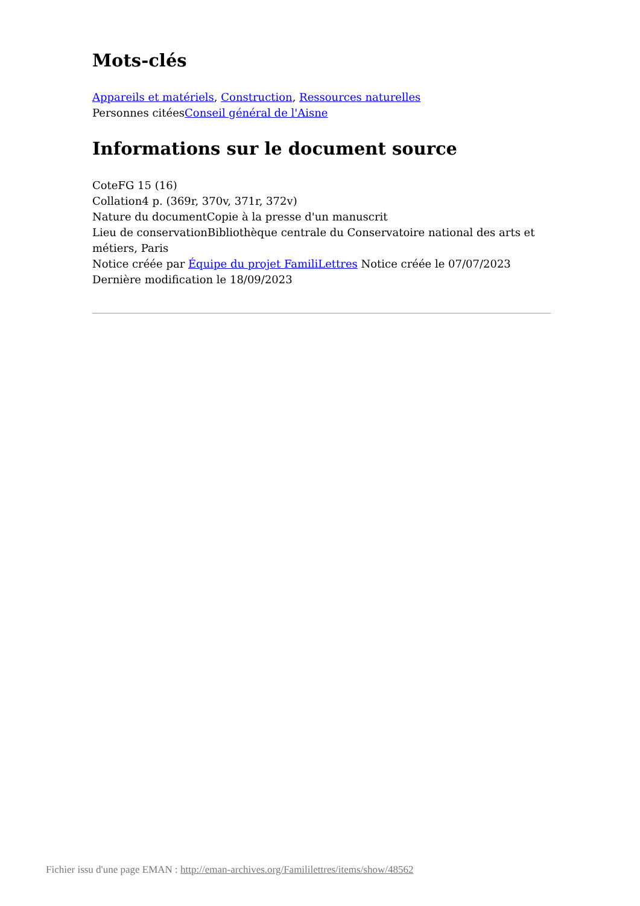Mots-clés
Appareils et matériels, Construction, Ressources naturelles
Personnes citéesConseil général de l'Aisne
Informations sur le document source
CoteFG 15 (16)
Collation4 p. (369r, 370v, 371r, 372v)
Nature du documentCopie à la presse d'un manuscrit
Lieu de conservationBibliothèque centrale du Conservatoire national des arts et métiers, Paris
Notice créée par Équipe du projet FamiliLettres Notice créée le 07/07/2023
Dernière modification le 18/09/2023
Fichier issu d'une page EMAN : http://eman-archives.org/Famililettres/items/show/48562